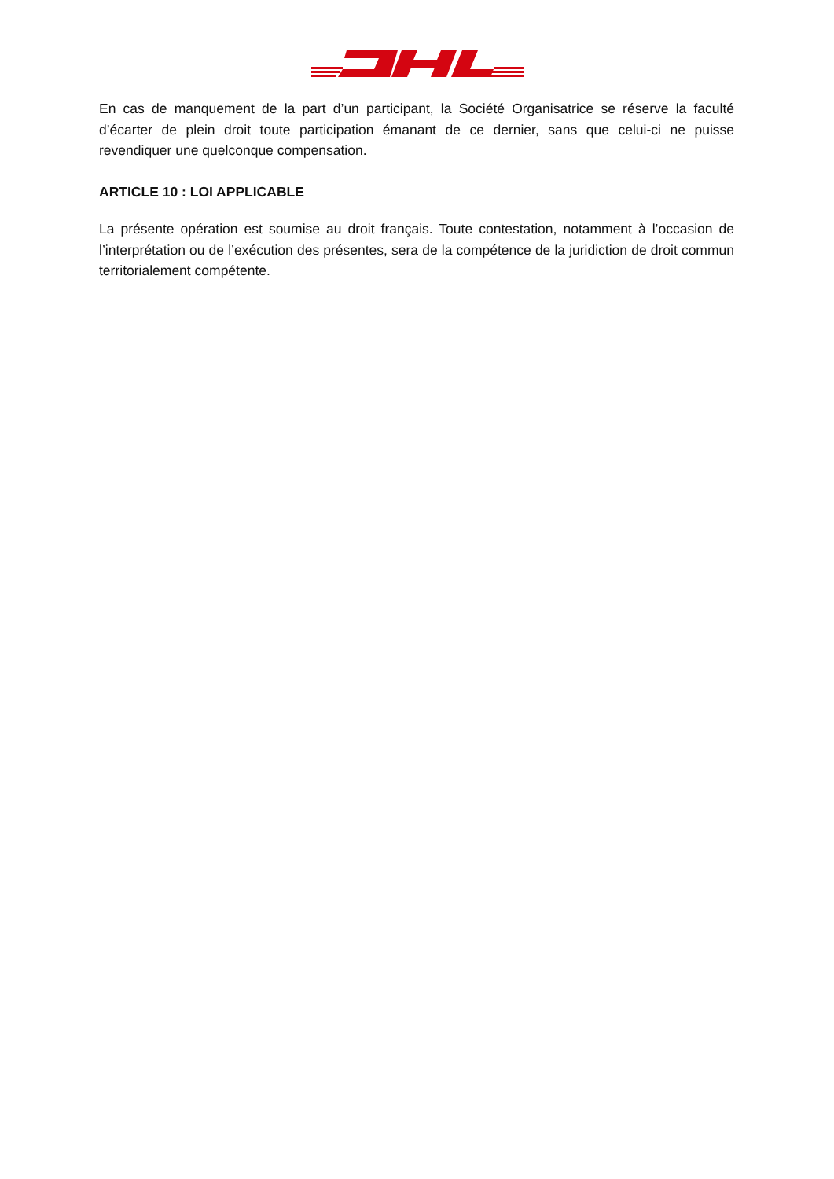En cas de manquement de la part d’un participant, la Société Organisatrice se réserve la faculté d’écarter de plein droit toute participation émanant de ce dernier, sans que celui-ci ne puisse revendiquer une quelconque compensation.
ARTICLE 10 : LOI APPLICABLE
La présente opération est soumise au droit français. Toute contestation, notamment à l’occasion de l’interprétation ou de l’exécution des présentes, sera de la compétence de la juridiction de droit commun territorialement compétente.